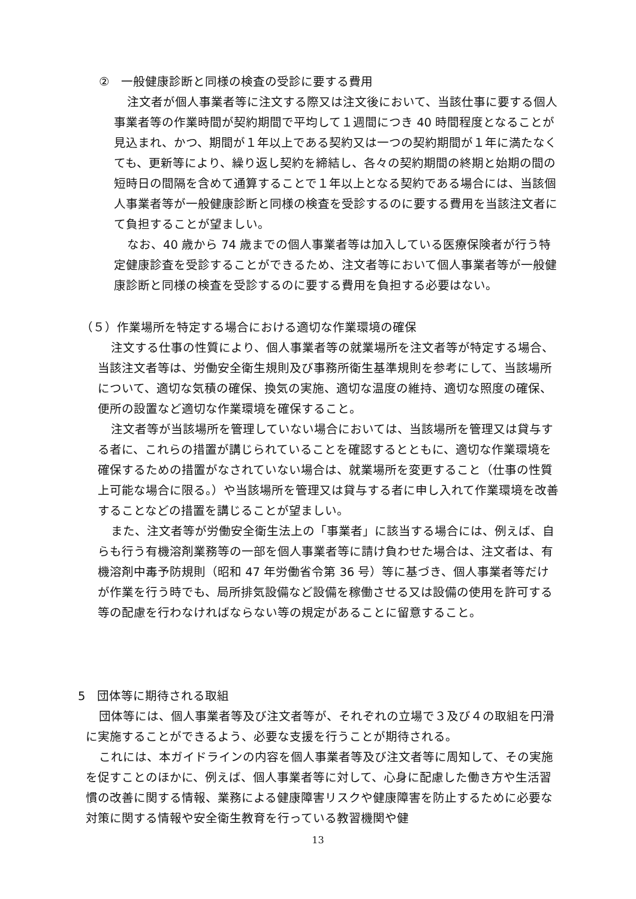②　一般健康診断と同様の検査の受診に要する費用
注文者が個人事業者等に注文する際又は注文後において、当該仕事に要する個人事業者等の作業時間が契約期間で平均して１週間につき 40 時間程度となることが見込まれ、かつ、期間が１年以上である契約又は一つの契約期間が１年に満たなくても、更新等により、繰り返し契約を締結し、各々の契約期間の終期と始期の間の短時日の間隔を含めて通算することで１年以上となる契約である場合には、当該個人事業者等が一般健康診断と同様の検査を受診するのに要する費用を当該注文者にて負担することが望ましい。
なお、40 歳から 74 歳までの個人事業者等は加入している医療保険者が行う特定健康診査を受診することができるため、注文者等において個人事業者等が一般健康診断と同様の検査を受診するのに要する費用を負担する必要はない。
（５）作業場所を特定する場合における適切な作業環境の確保
注文する仕事の性質により、個人事業者等の就業場所を注文者等が特定する場合、当該注文者等は、労働安全衛生規則及び事務所衛生基準規則を参考にして、当該場所について、適切な気積の確保、換気の実施、適切な温度の維持、適切な照度の確保、便所の設置など適切な作業環境を確保すること。
注文者等が当該場所を管理していない場合においては、当該場所を管理又は貸与する者に、これらの措置が講じられていることを確認するとともに、適切な作業環境を確保するための措置がなされていない場合は、就業場所を変更すること（仕事の性質上可能な場合に限る。）や当該場所を管理又は貸与する者に申し入れて作業環境を改善することなどの措置を講じることが望ましい。
また、注文者等が労働安全衛生法上の「事業者」に該当する場合には、例えば、自らも行う有機溶剤業務等の一部を個人事業者等に請け負わせた場合は、注文者は、有機溶剤中毒予防規則（昭和 47 年労働省令第 36 号）等に基づき、個人事業者等だけが作業を行う時でも、局所排気設備など設備を稼働させる又は設備の使用を許可する等の配慮を行わなければならない等の規定があることに留意すること。
5　団体等に期待される取組
団体等には、個人事業者等及び注文者等が、それぞれの立場で３及び４の取組を円滑に実施することができるよう、必要な支援を行うことが期待される。
これには、本ガイドラインの内容を個人事業者等及び注文者等に周知して、その実施を促すことのほかに、例えば、個人事業者等に対して、心身に配慮した働き方や生活習慣の改善に関する情報、業務による健康障害リスクや健康障害を防止するために必要な対策に関する情報や安全衛生教育を行っている教習機関や健
13